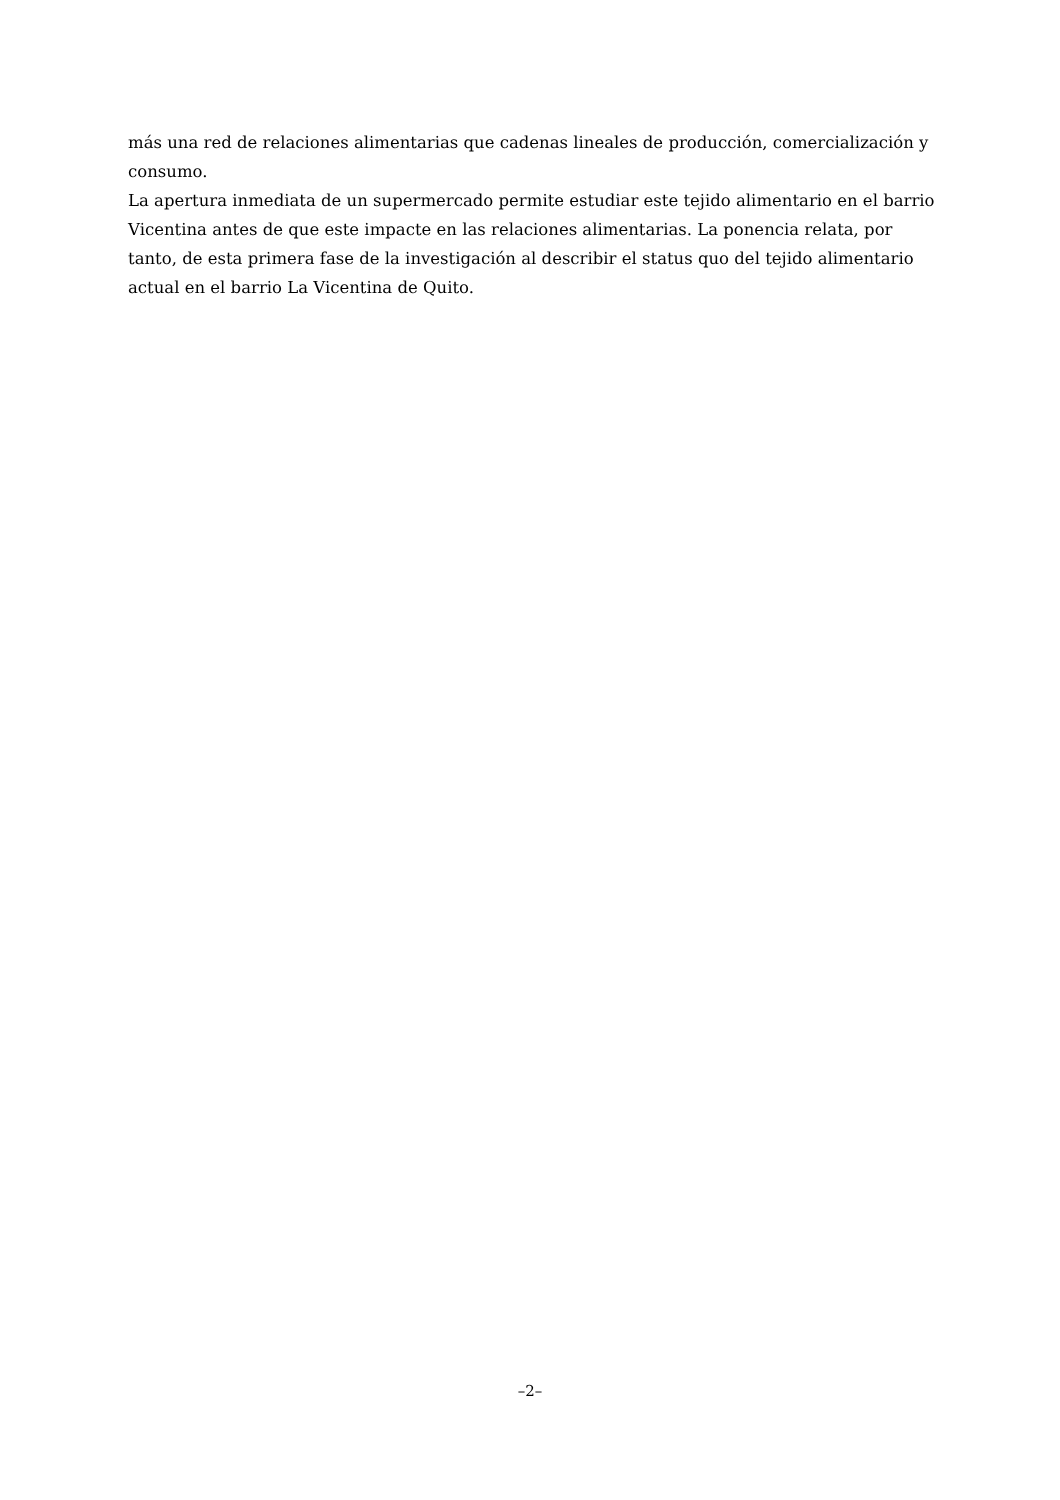más una red de relaciones alimentarias que cadenas lineales de producción, comercialización y consumo.
La apertura inmediata de un supermercado permite estudiar este tejido alimentario en el barrio Vicentina antes de que este impacte en las relaciones alimentarias. La ponencia relata, por tanto, de esta primera fase de la investigación al describir el status quo del tejido alimentario actual en el barrio La Vicentina de Quito.
–2–